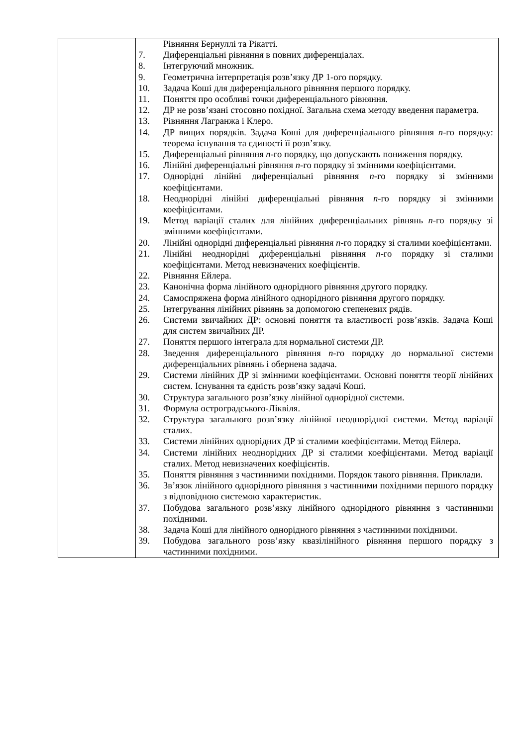| | Рівняння Бернуллі та Рікатті. 7. Диференціальні рівняння в повних диференціалах. 8. Інтегруючий множник. 9. Геометрична інтерпретація розв’язку ДР 1-ого порядку. 10. Задача Коші для диференціального рівняння першого порядку. 11. Поняття про особливі точки диференціального рівняння. 12. ДР не розв’язані стосовно похідної. Загальна схема методу введення параметра. 13. Рівняння Лагранжа і Клеро. 14. ДР вищих порядків. Задача Коші для диференціального рівняння n -го порядку: теорема існування та єдиності її розв’язку. 15. Диференціальні рівняння n -го порядку, що допускають пониження порядку. 16. Лінійні диференціальні рівняння n -го порядку зі змінними коефіцієнтами. 17. Однорідні лінійні диференціальні рівняння n -го порядку зі змінними коефіцієнтами. 18. Неоднорідні лінійні диференціальні рівняння n -го порядку зі змінними коефіцієнтами. 19. Метод варіації сталих для лінійних диференціальних рівнянь n -го порядку зі змінними коефіцієнтами. 20. Лінійні однорідні диференціальні рівняння n -го порядку зі сталими коефіцієнтами. 21. Лінійні неоднорідні диференціальні рівняння n -го порядку зі сталими коефіцієнтами. Метод невизначених коефіцієнтів. 22. Рівняння Ейлера. 23. Канонічна форма лінійного однорідного рівняння другого порядку. 24. Самоспряжена форма лінійного однорідного рівняння другого порядку. 25. Інтегрування лінійних рівнянь за допомогою степеневих рядів. 26. Системи звичайних ДР: основні поняття та властивості розв’язків. Задача Коші для систем звичайних ДР. 27. Поняття першого інтеграла для нормальної системи ДР. 28. Зведення диференціального рівняння n -го порядку до нормальної системи диференціальних рівнянь і обернена задача. 29. Системи лінійних ДР зі змінними коефіцієнтами. Основні поняття теорії лінійних систем. Існування та єдність розв’язку задачі Коші. 30. Структура загального розв’язку лінійної однорідної системи. 31. Формула остроградського-Ліквіля. 32. Структура загального розв’язку лінійної неоднорідної системи. Метод варіації сталих. 33. Системи лінійних однорідних ДР зі сталими коефіцієнтами. Метод Ейлера. 34. Системи лінійних неоднорідних ДР зі сталими коефіцієнтами. Метод варіації сталих. Метод невизначених коефіцієнтів. 35. Поняття рівняння з частинними похідними. Порядок такого рівняння. Приклади. 36. Зв’язок лінійного однорідного рівняння з частинними похідними першого порядку з відповідною системою характеристик. 37. Побудова загального розв’язку лінійного однорідного рівняння з частинними похідними. 38. Задача Коші для лінійного однорідного рівняння з частинними похідними. 39. Побудова загального розв’язку квазілінійного рівняння першого порядку з частинними похідними. |